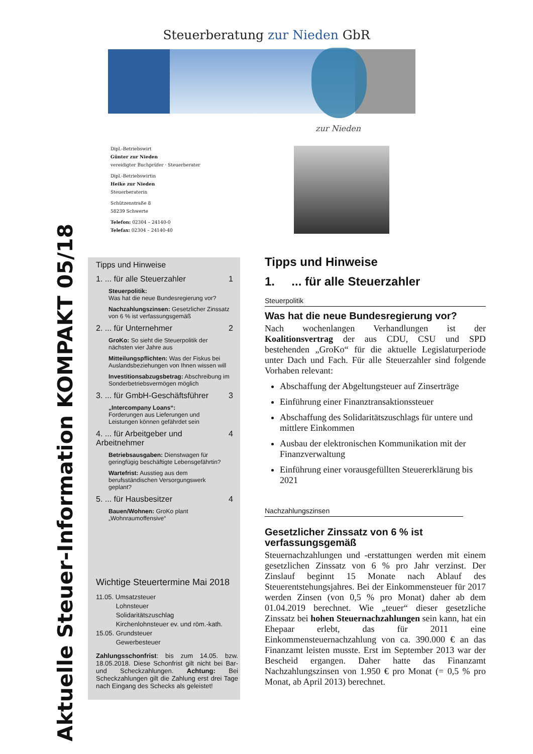Steuerberatung zur Nieden GbR
zur Nieden
Dipl.-Betriebswirt
Günter zur Nieden
vereidigter Buchprüfer · Steuerberater
Dipl.-Betriebswirtin
Heike zur Nieden
Steuerberaterin
Schützenstraße 8
58239 Schwerte
Telefon: 02304 – 24140-0
Telefax: 02304 – 24140-40
Aktuelle Steuer-Information KOMPAKT 05/18
Tipps und Hinweise
1. ... für alle Steuerzahler 1
Steuerpolitik:
Was hat die neue Bundesregierung vor?
Nachzahlungszinsen: Gesetzlicher Zinssatz von 6 % ist verfassungsgemäß
2. ... für Unternehmer 2
GroKo: So sieht die Steuerpolitik der nächsten vier Jahre aus
Mitteilungspflichten: Was der Fiskus bei Auslandsbeziehungen von Ihnen wissen will
Investitionsabzugsbetrag: Abschreibung im Sonderbetriebsvermögen möglich
3. ... für GmbH-Geschäftsführer 3
„Intercompany Loans“:
Forderungen aus Lieferungen und Leistungen können gefährdet sein
4. ... für Arbeitgeber und Arbeitnehmer 4
Betriebsausgaben: Dienstwagen für geringfügig beschäftigte Lebensgefährtin?
Wartefrist: Ausstieg aus dem berufsständischen Versorgungswerk geplant?
5. ... für Hausbesitzer 4
Bauen/Wohnen: GroKo plant „Wohnraumoffensive“
Wichtige Steuertermine Mai 2018
11.05. Umsatzsteuer
Lohnsteuer
Solidaritätszuschlag
Kirchenlohnsteuer ev. und röm.-kath.
15.05. Grundsteuer
Gewerbesteuer
Zahlungsschonfrist: bis zum 14.05. bzw. 18.05.2018. Diese Schonfrist gilt nicht bei Bar- und Scheckzahlungen. Achtung: Bei Scheckzahlungen gilt die Zahlung erst drei Tage nach Eingang des Schecks als geleistet!
Tipps und Hinweise
1. ... für alle Steuerzahler
Steuerpolitik
Was hat die neue Bundesregierung vor?
Nach wochenlangen Verhandlungen ist der Koalitionsvertrag der aus CDU, CSU und SPD bestehenden „GroKo“ für die aktuelle Legislaturperiode unter Dach und Fach. Für alle Steuerzahler sind folgende Vorhaben relevant:
Abschaffung der Abgeltungsteuer auf Zinserträge
Einführung einer Finanztransaktionssteuer
Abschaffung des Solidaritätszuschlags für untere und mittlere Einkommen
Ausbau der elektronischen Kommunikation mit der Finanzverwaltung
Einführung einer vorausgefüllten Steuererklärung bis 2021
Nachzahlungszinsen
Gesetzlicher Zinssatz von 6 % ist verfassungsgemäß
Steuernachzahlungen und -erstattungen werden mit einem gesetzlichen Zinssatz von 6 % pro Jahr verzinst. Der Zinslauf beginnt 15 Monate nach Ablauf des Steuerentstehungsjahres. Bei der Einkommensteuer für 2017 werden Zinsen (von 0,5 % pro Monat) daher ab dem 01.04.2019 berechnet. Wie „teuer“ dieser gesetzliche Zinssatz bei hohen Steuernachzahlungen sein kann, hat ein Ehepaar erlebt, das für 2011 eine Einkommensteuernachzahlung von ca. 390.000 € an das Finanzamt leisten musste. Erst im September 2013 war der Bescheid ergangen. Daher hatte das Finanzamt Nachzahlungszinsen von 1.950 € pro Monat (= 0,5 % pro Monat, ab April 2013) berechnet.